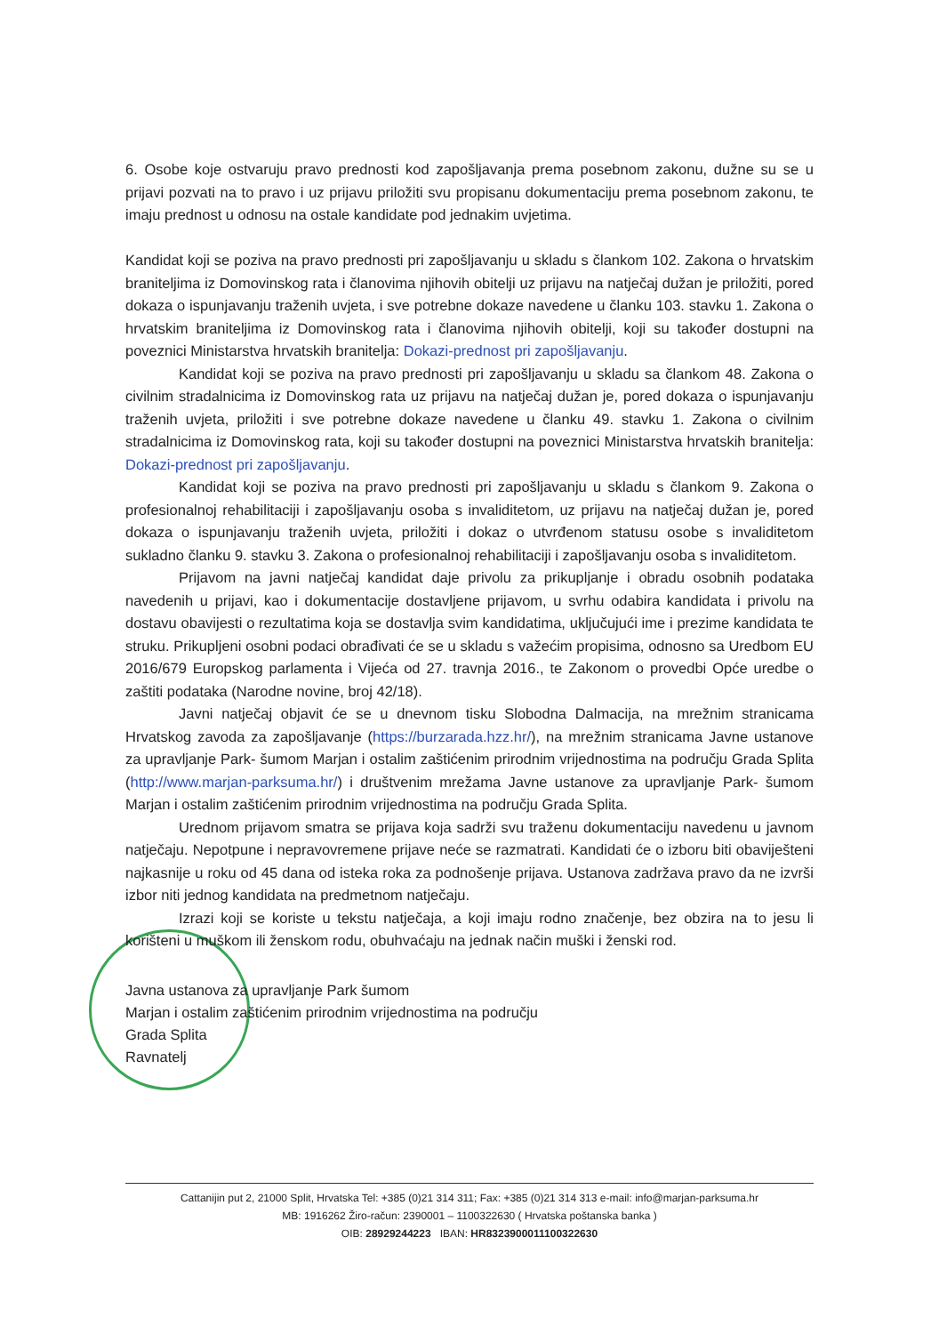6. Osobe koje ostvaruju pravo prednosti kod zapošljavanja prema posebnom zakonu, dužne su se u prijavi pozvati na to pravo i uz prijavu priložiti svu propisanu dokumentaciju prema posebnom zakonu, te imaju prednost u odnosu na ostale kandidate pod jednakim uvjetima.
Kandidat koji se poziva na pravo prednosti pri zapošljavanju u skladu s člankom 102. Zakona o hrvatskim braniteljima iz Domovinskog rata i članovima njihovih obitelji uz prijavu na natječaj dužan je priložiti, pored dokaza o ispunjavanju traženih uvjeta, i sve potrebne dokaze navedene u članku 103. stavku 1. Zakona o hrvatskim braniteljima iz Domovinskog rata i članovima njihovih obitelji, koji su također dostupni na poveznici Ministarstva hrvatskih branitelja: Dokazi-prednost pri zapošljavanju.
Kandidat koji se poziva na pravo prednosti pri zapošljavanju u skladu sa člankom 48. Zakona o civilnim stradalnicima iz Domovinskog rata uz prijavu na natječaj dužan je, pored dokaza o ispunjavanju traženih uvjeta, priložiti i sve potrebne dokaze navedene u članku 49. stavku 1. Zakona o civilnim stradalnicima iz Domovinskog rata, koji su također dostupni na poveznici Ministarstva hrvatskih branitelja: Dokazi-prednost pri zapošljavanju.
Kandidat koji se poziva na pravo prednosti pri zapošljavanju u skladu s člankom 9. Zakona o profesionalnoj rehabilitaciji i zapošljavanju osoba s invaliditetom, uz prijavu na natječaj dužan je, pored dokaza o ispunjavanju traženih uvjeta, priložiti i dokaz o utvrđenom statusu osobe s invaliditetom sukladno članku 9. stavku 3. Zakona o profesionalnoj rehabilitaciji i zapošljavanju osoba s invaliditetom.
Prijavom na javni natječaj kandidat daje privolu za prikupljanje i obradu osobnih podataka navedenih u prijavi, kao i dokumentacije dostavljene prijavom, u svrhu odabira kandidata i privolu na dostavu obavijesti o rezultatima koja se dostavlja svim kandidatima, uključujući ime i prezime kandidata te struku. Prikupljeni osobni podaci obrađivati će se u skladu s važećim propisima, odnosno sa Uredbom EU 2016/679 Europskog parlamenta i Vijeća od 27. travnja 2016., te Zakonom o provedbi Opće uredbe o zaštiti podataka (Narodne novine, broj 42/18).
Javni natječaj objavit će se u dnevnom tisku Slobodna Dalmacija, na mrežnim stranicama Hrvatskog zavoda za zapošljavanje (https://burzarada.hzz.hr/), na mrežnim stranicama Javne ustanove za upravljanje Park- šumom Marjan i ostalim zaštićenim prirodnim vrijednostima na području Grada Splita (http://www.marjan-parksuma.hr/) i društvenim mrežama Javne ustanove za upravljanje Park- šumom Marjan i ostalim zaštićenim prirodnim vrijednostima na području Grada Splita.
Urednom prijavom smatra se prijava koja sadrži svu traženu dokumentaciju navedenu u javnom natječaju. Nepotpune i nepravovremene prijave neće se razmatrati. Kandidati će o izboru biti obaviješteni najkasnije u roku od 45 dana od isteka roka za podnošenje prijava. Ustanova zadržava pravo da ne izvrši izbor niti jednog kandidata na predmetnom natječaju.
Izrazi koji se koriste u tekstu natječaja, a koji imaju rodno značenje, bez obzira na to jesu li korišteni u muškom ili ženskom rodu, obuhvaćaju na jednak način muški i ženski rod.
Javna ustanova za upravljanje Park šumom
Marjan i ostalim zaštićenim prirodnim vrijednostima na području
Grada Splita
Ravnatelj
Cattanijin put 2, 21000 Split, Hrvatska Tel: +385 (0)21 314 311; Fax: +385 (0)21 314 313 e-mail: info@marjan-parksuma.hr
MB: 1916262 Žiro-račun: 2390001 – 1100322630 ( Hrvatska poštanska banka )
OIB: 28929244223 IBAN: HR8323900011100322630